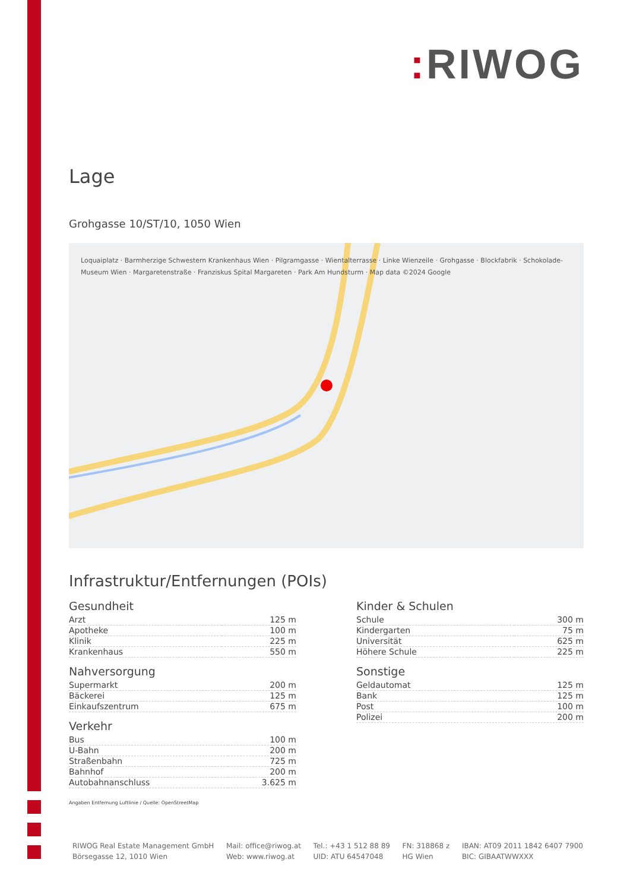: RIWOG
Lage
Grohgasse 10/ST/10, 1050 Wien
Loquaiplatz · Barmherzige Schwestern Krankenhaus Wien · Pilgramgasse · Wientalterrasse · Linke Wienzeile · Grohgasse · Blockfabrik · Schokolade-Museum Wien · Margaretenstraße · Franziskus Spital Margareten · Park Am Hundsturm · Map data ©2024 Google
Infrastruktur/Entfernungen (POIs)
Gesundheit
| Arzt | 125 m |
| Apotheke | 100 m |
| Klinik | 225 m |
| Krankenhaus | 550 m |
Nahversorgung
| Supermarkt | 200 m |
| Bäckerei | 125 m |
| Einkaufszentrum | 675 m |
Verkehr
| Bus | 100 m |
| U-Bahn | 200 m |
| Straßenbahn | 725 m |
| Bahnhof | 200 m |
| Autobahnanschluss | 3.625 m |
Kinder & Schulen
| Schule | 300 m |
| Kindergarten | 75 m |
| Universität | 625 m |
| Höhere Schule | 225 m |
Sonstige
| Geldautomat | 125 m |
| Bank | 125 m |
| Post | 100 m |
| Polizei | 200 m |
Angaben Entfernung Luftlinie / Quelle: OpenStreetMap
RIWOG Real Estate Management GmbH
Börsegasse 12, 1010 Wien
Mail: office@riwog.at
Web: www.riwog.at
Tel.: +43 1 512 88 89
UID: ATU 64547048
FN: 318868 z
HG Wien
IBAN: AT09 2011 1842 6407 7900
BIC: GIBAATWWXXX